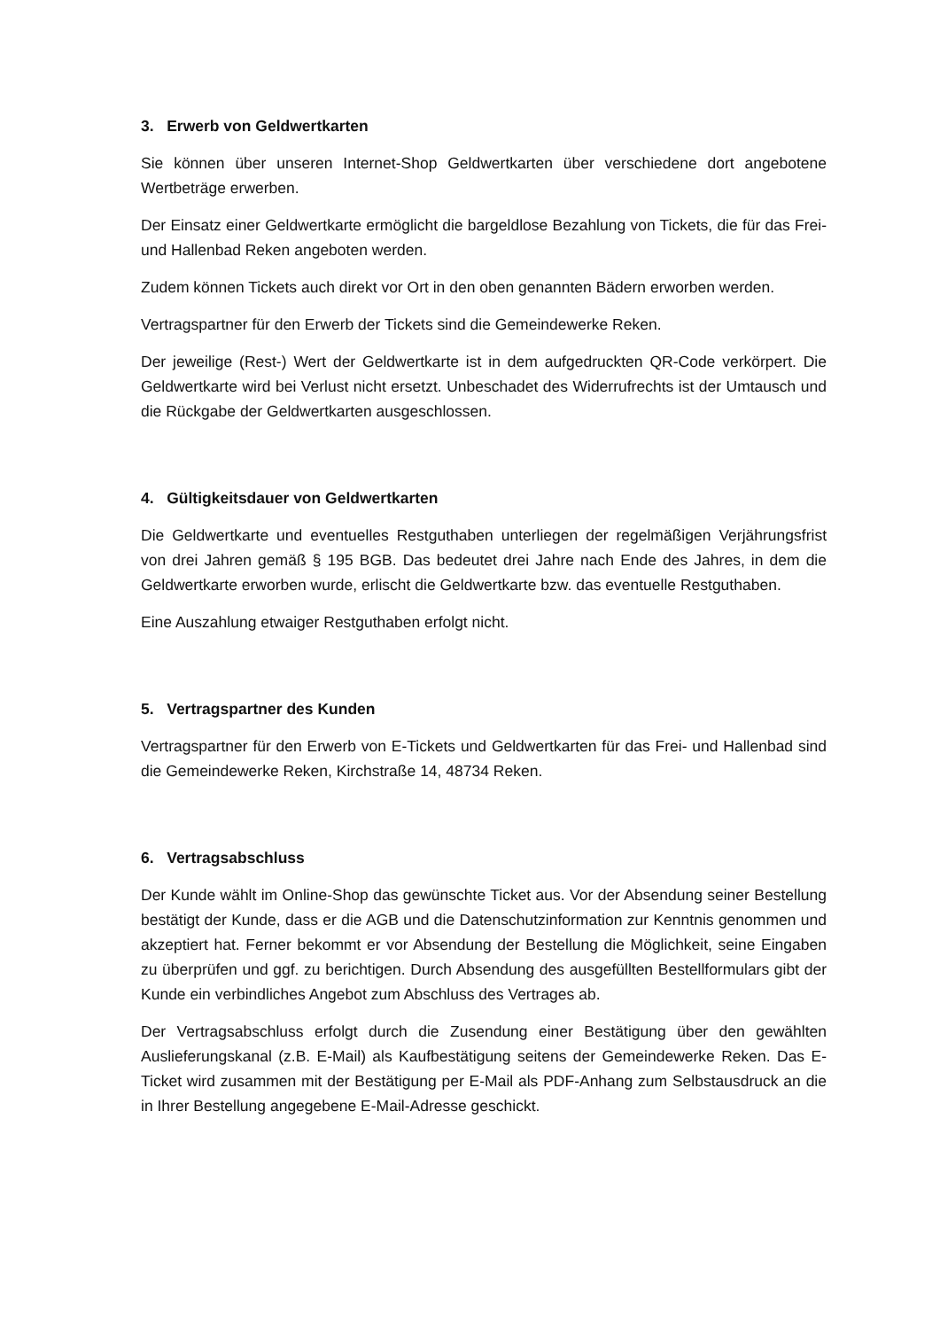3. Erwerb von Geldwertkarten
Sie können über unseren Internet-Shop Geldwertkarten über verschiedene dort angebotene Wertbeträge erwerben.
Der Einsatz einer Geldwertkarte ermöglicht die bargeldlose Bezahlung von Tickets, die für das Frei- und Hallenbad Reken angeboten werden.
Zudem können Tickets auch direkt vor Ort in den oben genannten Bädern erworben werden.
Vertragspartner für den Erwerb der Tickets sind die Gemeindewerke Reken.
Der jeweilige (Rest-) Wert der Geldwertkarte ist in dem aufgedruckten QR-Code verkörpert. Die Geldwertkarte wird bei Verlust nicht ersetzt. Unbeschadet des Widerrufrechts ist der Umtausch und die Rückgabe der Geldwertkarten ausgeschlossen.
4. Gültigkeitsdauer von Geldwertkarten
Die Geldwertkarte und eventuelles Restguthaben unterliegen der regelmäßigen Verjährungsfrist von drei Jahren gemäß § 195 BGB. Das bedeutet drei Jahre nach Ende des Jahres, in dem die Geldwertkarte erworben wurde, erlischt die Geldwertkarte bzw. das eventuelle Restguthaben.
Eine Auszahlung etwaiger Restguthaben erfolgt nicht.
5. Vertragspartner des Kunden
Vertragspartner für den Erwerb von E-Tickets und Geldwertkarten für das Frei- und Hallenbad sind die Gemeindewerke Reken, Kirchstraße 14, 48734 Reken.
6. Vertragsabschluss
Der Kunde wählt im Online-Shop das gewünschte Ticket aus. Vor der Absendung seiner Bestellung bestätigt der Kunde, dass er die AGB und die Datenschutzinformation zur Kenntnis genommen und akzeptiert hat. Ferner bekommt er vor Absendung der Bestellung die Möglichkeit, seine Eingaben zu überprüfen und ggf. zu berichtigen. Durch Absendung des ausgefüllten Bestellformulars gibt der Kunde ein verbindliches Angebot zum Abschluss des Vertrages ab.
Der Vertragsabschluss erfolgt durch die Zusendung einer Bestätigung über den gewählten Auslieferungskanal (z.B. E-Mail) als Kaufbestätigung seitens der Gemeindewerke Reken. Das E-Ticket wird zusammen mit der Bestätigung per E-Mail als PDF-Anhang zum Selbstausdruck an die in Ihrer Bestellung angegebene E-Mail-Adresse geschickt.